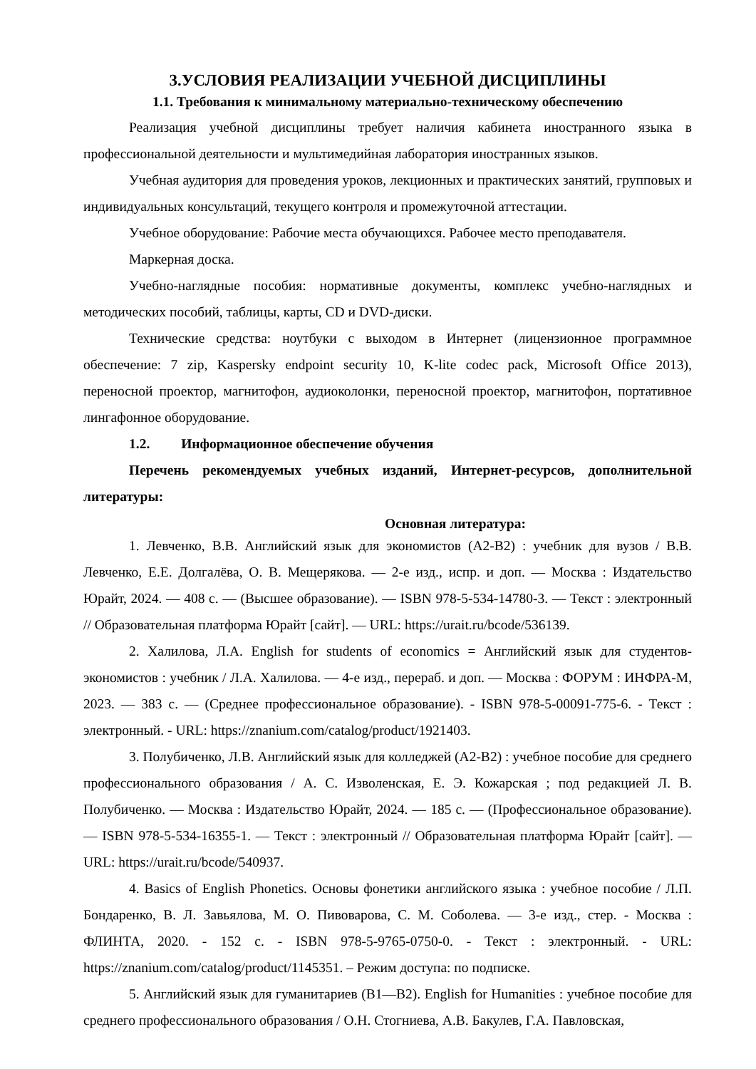3.УСЛОВИЯ РЕАЛИЗАЦИИ УЧЕБНОЙ ДИСЦИПЛИНЫ
1.1. Требования к минимальному материально-техническому обеспечению
Реализация учебной дисциплины требует наличия кабинета иностранного языка в профессиональной деятельности и мультимедийная лаборатория иностранных языков.
Учебная аудитория для проведения уроков, лекционных и практических занятий, групповых и индивидуальных консультаций, текущего контроля и промежуточной аттестации.
Учебное оборудование: Рабочие места обучающихся. Рабочее место преподавателя.
Маркерная доска.
Учебно-наглядные пособия: нормативные документы, комплекс учебно-наглядных и методических пособий, таблицы, карты, CD и DVD-диски.
Технические средства: ноутбуки с выходом в Интернет (лицензионное программное обеспечение: 7 zip, Kaspersky endpoint security 10, K-lite codec pack, Microsoft Office 2013), переносной проектор, магнитофон, аудиоколонки, переносной проектор, магнитофон, портативное лингафонное оборудование.
1.2. Информационное обеспечение обучения
Перечень рекомендуемых учебных изданий, Интернет-ресурсов, дополнительной литературы:
Основная литература:
1. Левченко, В.В. Английский язык для экономистов (A2-B2) : учебник для вузов / В.В. Левченко, Е.Е. Долгалёва, О. В. Мещерякова. — 2-е изд., испр. и доп. — Москва : Издательство Юрайт, 2024. — 408 с. — (Высшее образование). — ISBN 978-5-534-14780-3. — Текст : электронный // Образовательная платформа Юрайт [сайт]. — URL: https://urait.ru/bcode/536139.
2. Халилова, Л.А. English for students of economics = Английский язык для студентов-экономистов : учебник / Л.А. Халилова. — 4-е изд., перераб. и доп. — Москва : ФОРУМ : ИНФРА-М, 2023. — 383 с. — (Среднее профессиональное образование). - ISBN 978-5-00091-775-6. - Текст : электронный. - URL: https://znanium.com/catalog/product/1921403.
3. Полубиченко, Л.В. Английский язык для колледжей (A2-B2) : учебное пособие для среднего профессионального образования / А. С. Изволенская, Е. Э. Кожарская ; под редакцией Л. В. Полубиченко. — Москва : Издательство Юрайт, 2024. — 185 с. — (Профессиональное образование). — ISBN 978-5-534-16355-1. — Текст : электронный // Образовательная платформа Юрайт [сайт]. — URL: https://urait.ru/bcode/540937.
4. Basics of English Phonetics. Основы фонетики английского языка : учебное пособие / Л.П. Бондаренко, В. Л. Завьялова, М. О. Пивоварова, С. М. Соболева. — 3-е изд., стер. - Москва : ФЛИНТА, 2020. - 152 с. - ISBN 978-5-9765-0750-0. - Текст : электронный. - URL: https://znanium.com/catalog/product/1145351. – Режим доступа: по подписке.
5. Английский язык для гуманитариев (B1—B2). English for Humanities : учебное пособие для среднего профессионального образования / О.Н. Стогниева, А.В. Бакулев, Г.А. Павловская,